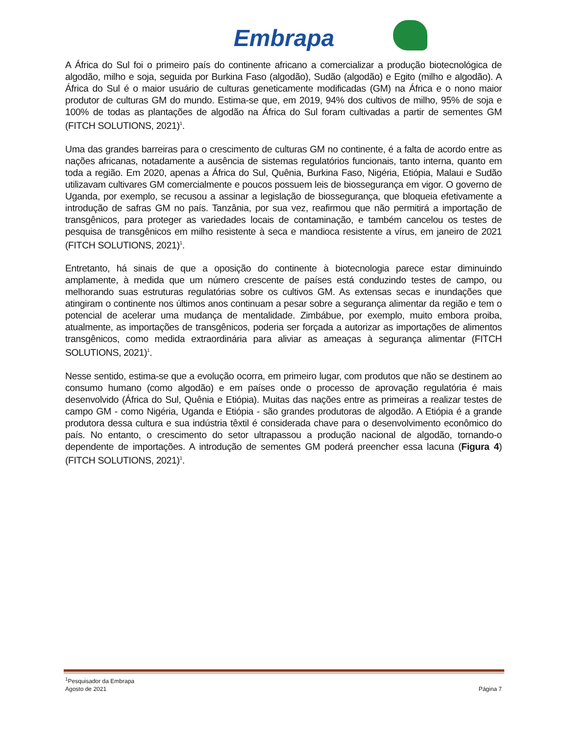Embrapa
A África do Sul foi o primeiro país do continente africano a comercializar a produção biotecnológica de algodão, milho e soja, seguida por Burkina Faso (algodão), Sudão (algodão) e Egito (milho e algodão). A África do Sul é o maior usuário de culturas geneticamente modificadas (GM) na África e o nono maior produtor de culturas GM do mundo. Estima-se que, em 2019, 94% dos cultivos de milho, 95% de soja e 100% de todas as plantações de algodão na África do Sul foram cultivadas a partir de sementes GM (FITCH SOLUTIONS, 2021)<sup>1</sup>.
Uma das grandes barreiras para o crescimento de culturas GM no continente, é a falta de acordo entre as nações africanas, notadamente a ausência de sistemas regulatórios funcionais, tanto interna, quanto em toda a região. Em 2020, apenas a África do Sul, Quênia, Burkina Faso, Nigéria, Etiópia, Malaui e Sudão utilizavam cultivares GM comercialmente e poucos possuem leis de biossegurança em vigor. O governo de Uganda, por exemplo, se recusou a assinar a legislação de biossegurança, que bloqueia efetivamente a introdução de safras GM no país. Tanzânia, por sua vez, reafirmou que não permitirá a importação de transgênicos, para proteger as variedades locais de contaminação, e também cancelou os testes de pesquisa de transgênicos em milho resistente à seca e mandioca resistente a vírus, em janeiro de 2021 (FITCH SOLUTIONS, 2021)<sup>1</sup>.
Entretanto, há sinais de que a oposição do continente à biotecnologia parece estar diminuindo amplamente, à medida que um número crescente de países está conduzindo testes de campo, ou melhorando suas estruturas regulatórias sobre os cultivos GM. As extensas secas e inundações que atingiram o continente nos últimos anos continuam a pesar sobre a segurança alimentar da região e tem o potencial de acelerar uma mudança de mentalidade. Zimbábue, por exemplo, muito embora proiba, atualmente, as importações de transgênicos, poderia ser forçada a autorizar as importações de alimentos transgênicos, como medida extraordinária para aliviar as ameaças à segurança alimentar (FITCH SOLUTIONS, 2021)<sup>1</sup>.
Nesse sentido, estima-se que a evolução ocorra, em primeiro lugar, com produtos que não se destinem ao consumo humano (como algodão) e em países onde o processo de aprovação regulatória é mais desenvolvido (África do Sul, Quênia e Etiópia). Muitas das nações entre as primeiras a realizar testes de campo GM - como Nigéria, Uganda e Etiópia - são grandes produtoras de algodão. A Etiópia é a grande produtora dessa cultura e sua indústria têxtil é considerada chave para o desenvolvimento econômico do país. No entanto, o crescimento do setor ultrapassou a produção nacional de algodão, tornando-o dependente de importações. A introdução de sementes GM poderá preencher essa lacuna (Figura 4) (FITCH SOLUTIONS, 2021)<sup>1</sup>.
<sup>1</sup> Pesquisador da Embrapa
Agosto de 2021 Página 7